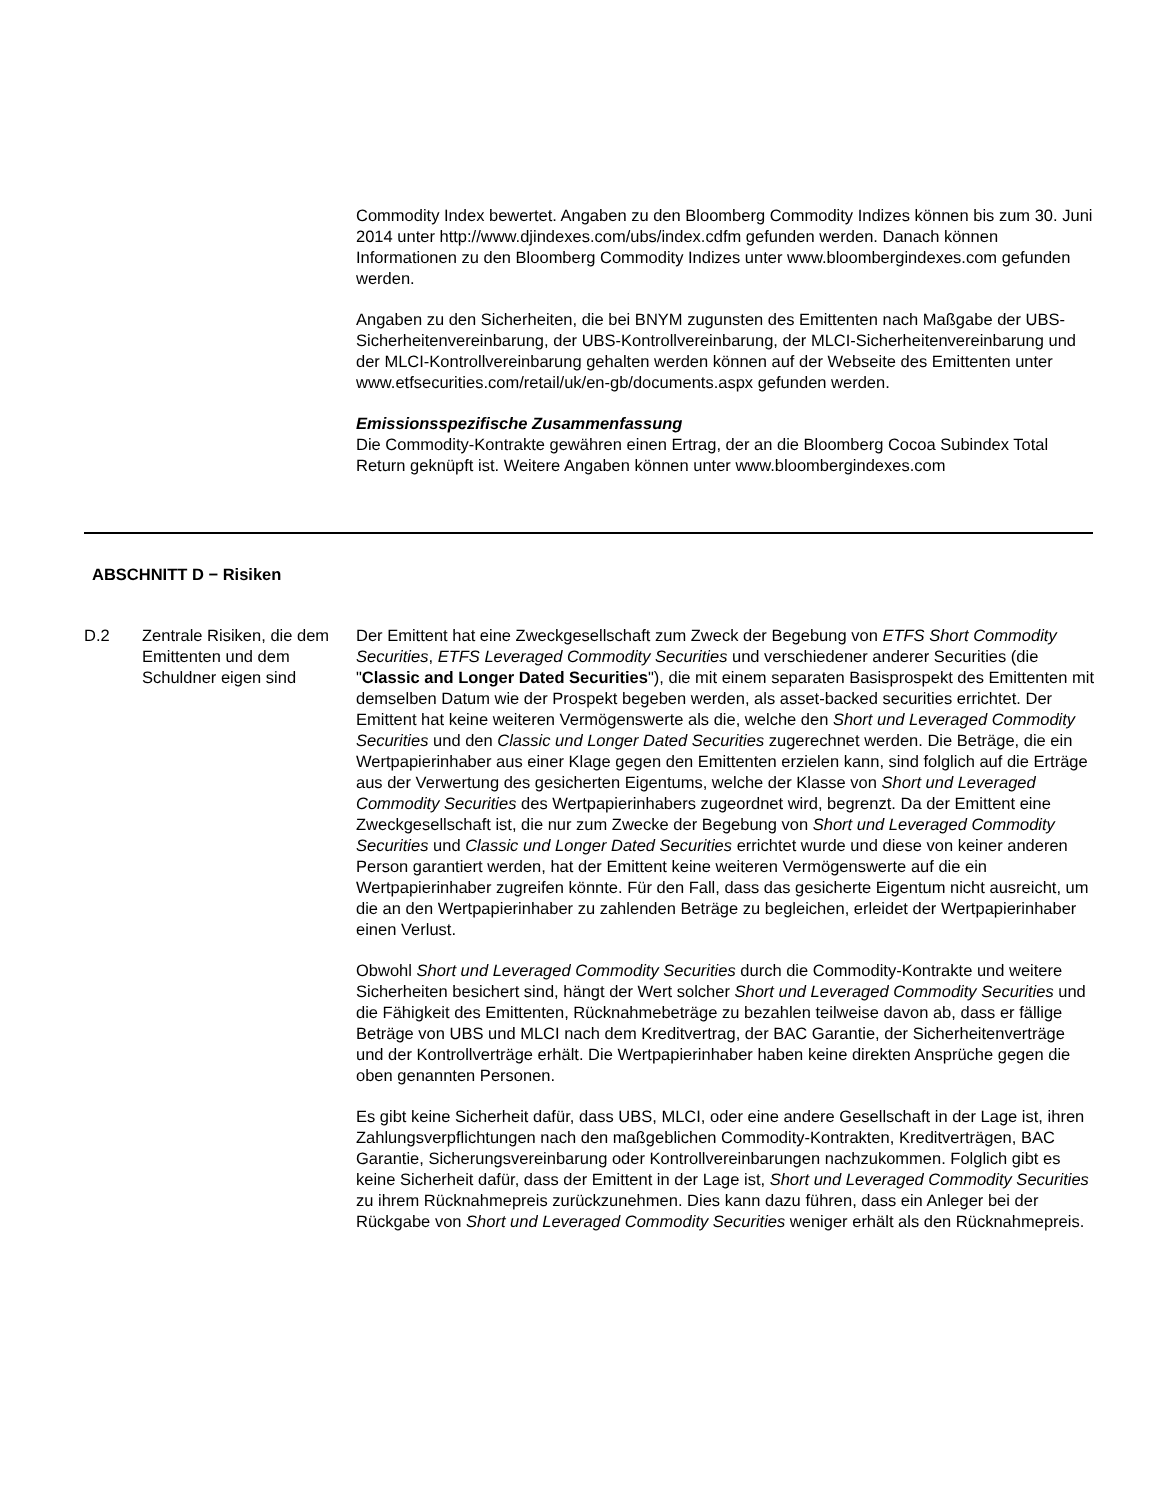Commodity Index bewertet. Angaben zu den Bloomberg Commodity Indizes können bis zum 30. Juni 2014 unter http://www.djindexes.com/ubs/index.cdfm gefunden werden. Danach können Informationen zu den Bloomberg Commodity Indizes unter www.bloombergindexes.com gefunden werden.
Angaben zu den Sicherheiten, die bei BNYM zugunsten des Emittenten nach Maßgabe der UBS-Sicherheitenvereinbarung, der UBS-Kontrollvereinbarung, der MLCI-Sicherheitenvereinbarung und der MLCI-Kontrollvereinbarung gehalten werden können auf der Webseite des Emittenten unter www.etfsecurities.com/retail/uk/en-gb/documents.aspx gefunden werden.
Emissionsspezifische Zusammenfassung
Die Commodity-Kontrakte gewähren einen Ertrag, der an die Bloomberg Cocoa Subindex Total Return geknüpft ist. Weitere Angaben können unter www.bloombergindexes.com
ABSCHNITT D − Risiken
D.2 Zentrale Risiken, die dem Emittenten und dem Schuldner eigen sind
Der Emittent hat eine Zweckgesellschaft zum Zweck der Begebung von ETFS Short Commodity Securities, ETFS Leveraged Commodity Securities und verschiedener anderer Securities (die "Classic and Longer Dated Securities"), die mit einem separaten Basisprospekt des Emittenten mit demselben Datum wie der Prospekt begeben werden, als asset-backed securities errichtet. Der Emittent hat keine weiteren Vermögenswerte als die, welche den Short und Leveraged Commodity Securities und den Classic und Longer Dated Securities zugerechnet werden. Die Beträge, die ein Wertpapierinhaber aus einer Klage gegen den Emittenten erzielen kann, sind folglich auf die Erträge aus der Verwertung des gesicherten Eigentums, welche der Klasse von Short und Leveraged Commodity Securities des Wertpapierinhabers zugeordnet wird, begrenzt. Da der Emittent eine Zweckgesellschaft ist, die nur zum Zwecke der Begebung von Short und Leveraged Commodity Securities und Classic und Longer Dated Securities errichtet wurde und diese von keiner anderen Person garantiert werden, hat der Emittent keine weiteren Vermögenswerte auf die ein Wertpapierinhaber zugreifen könnte. Für den Fall, dass das gesicherte Eigentum nicht ausreicht, um die an den Wertpapierinhaber zu zahlenden Beträge zu begleichen, erleidet der Wertpapierinhaber einen Verlust.
Obwohl Short und Leveraged Commodity Securities durch die Commodity-Kontrakte und weitere Sicherheiten besichert sind, hängt der Wert solcher Short und Leveraged Commodity Securities und die Fähigkeit des Emittenten, Rücknahmebeträge zu bezahlen teilweise davon ab, dass er fällige Beträge von UBS und MLCI nach dem Kreditvertrag, der BAC Garantie, der Sicherheitenverträge und der Kontrollverträge erhält. Die Wertpapierinhaber haben keine direkten Ansprüche gegen die oben genannten Personen.
Es gibt keine Sicherheit dafür, dass UBS, MLCI, oder eine andere Gesellschaft in der Lage ist, ihren Zahlungsverpflichtungen nach den maßgeblichen Commodity-Kontrakten, Kreditverträgen, BAC Garantie, Sicherungsvereinbarung oder Kontrollvereinbarungen nachzukommen. Folglich gibt es keine Sicherheit dafür, dass der Emittent in der Lage ist, Short und Leveraged Commodity Securities zu ihrem Rücknahmepreis zurückzunehmen. Dies kann dazu führen, dass ein Anleger bei der Rückgabe von Short und Leveraged Commodity Securities weniger erhält als den Rücknahmepreis.